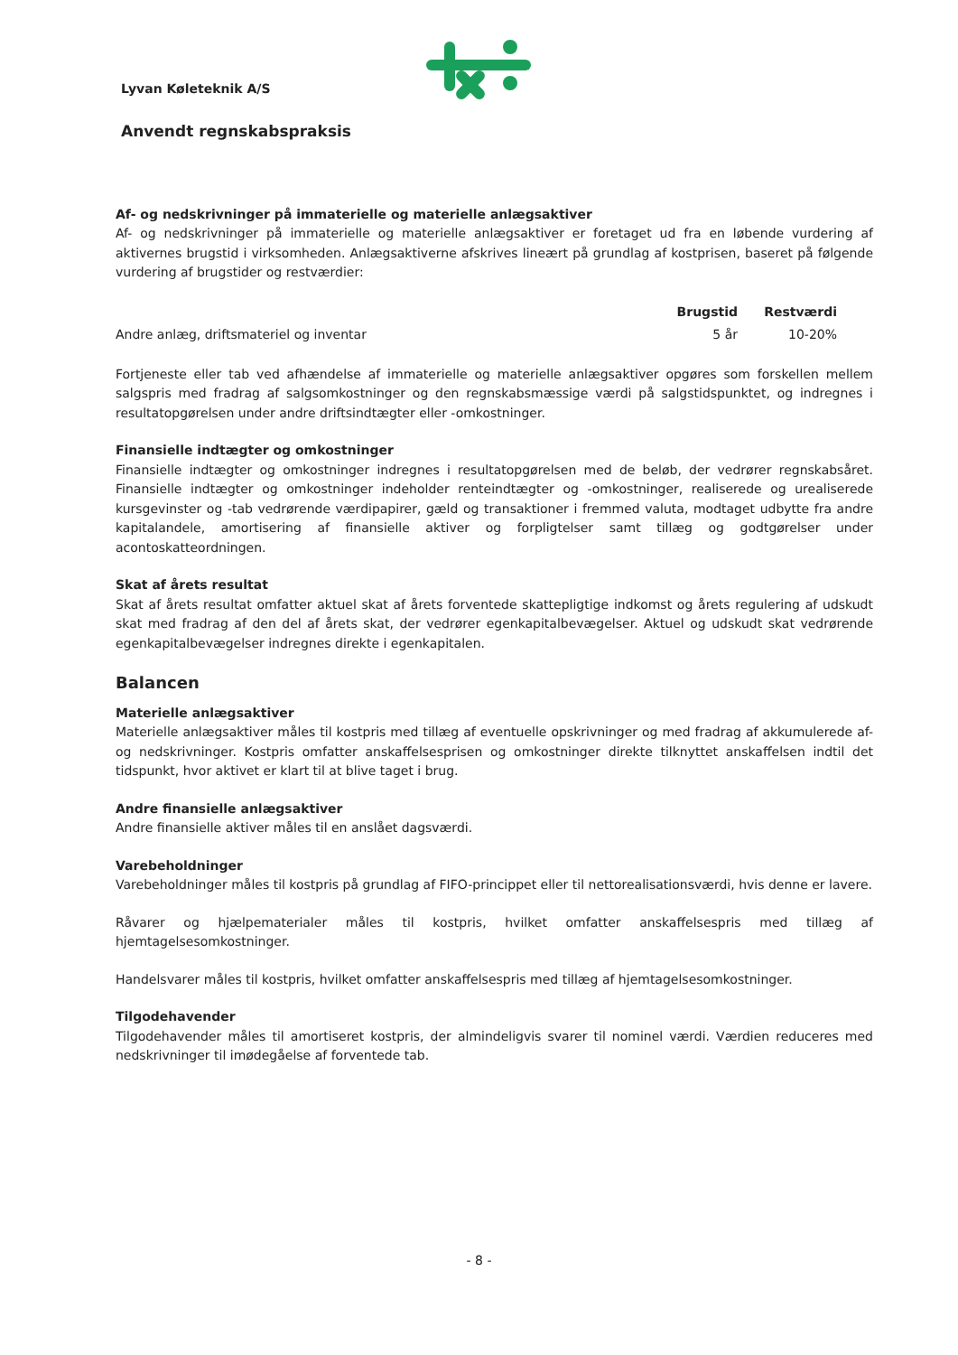Lyvan Køleteknik A/S
Anvendt regnskabspraksis
Af- og nedskrivninger på immaterielle og materielle anlægsaktiver
Af- og nedskrivninger på immaterielle og materielle anlægsaktiver er foretaget ud fra en løbende vurdering af aktivernes brugstid i virksomheden. Anlægsaktiverne afskrives lineært på grundlag af kostprisen, baseret på følgende vurdering af brugstider og restværdier:
| | Brugstid | Restværdi | |
| --- | --- | --- | --- |
| Andre anlæg, driftsmateriel og inventar | 5 år | 10-20% | |
Fortjeneste eller tab ved afhændelse af immaterielle og materielle anlægsaktiver opgøres som forskellen mellem salgspris med fradrag af salgsomkostninger og den regnskabsmæssige værdi på salgstidspunktet, og indregnes i resultatopgørelsen under andre driftsindtægter eller -omkostninger.
Finansielle indtægter og omkostninger
Finansielle indtægter og omkostninger indregnes i resultatopgørelsen med de beløb, der vedrører regnskabsåret. Finansielle indtægter og omkostninger indeholder renteindtægter og -omkostninger, realiserede og urealiserede kursgevinster og -tab vedrørende værdipapirer, gæld og transaktioner i fremmed valuta, modtaget udbytte fra andre kapitalandele, amortisering af finansielle aktiver og forpligtelser samt tillæg og godtgørelser under acontoskatteordningen.
Skat af årets resultat
Skat af årets resultat omfatter aktuel skat af årets forventede skattepligtige indkomst og årets regulering af udskudt skat med fradrag af den del af årets skat, der vedrører egenkapitalbevægelser. Aktuel og udskudt skat vedrørende egenkapitalbevægelser indregnes direkte i egenkapitalen.
Balancen
Materielle anlægsaktiver
Materielle anlægsaktiver måles til kostpris med tillæg af eventuelle opskrivninger og med fradrag af akkumulerede af- og nedskrivninger. Kostpris omfatter anskaffelsesprisen og omkostninger direkte tilknyttet anskaffelsen indtil det tidspunkt, hvor aktivet er klart til at blive taget i brug.
Andre finansielle anlægsaktiver
Andre finansielle aktiver måles til en anslået dagsværdi.
Varebeholdninger
Varebeholdninger måles til kostpris på grundlag af FIFO-princippet eller til nettorealisationsværdi, hvis denne er lavere.
Råvarer og hjælpematerialer måles til kostpris, hvilket omfatter anskaffelsespris med tillæg af hjemtagelsesomkostninger.
Handelsvarer måles til kostpris, hvilket omfatter anskaffelsespris med tillæg af hjemtagelsesomkostninger.
Tilgodehavender
Tilgodehavender måles til amortiseret kostpris, der almindeligvis svarer til nominel værdi. Værdien reduceres med nedskrivninger til imødegåelse af forventede tab.
- 8 -